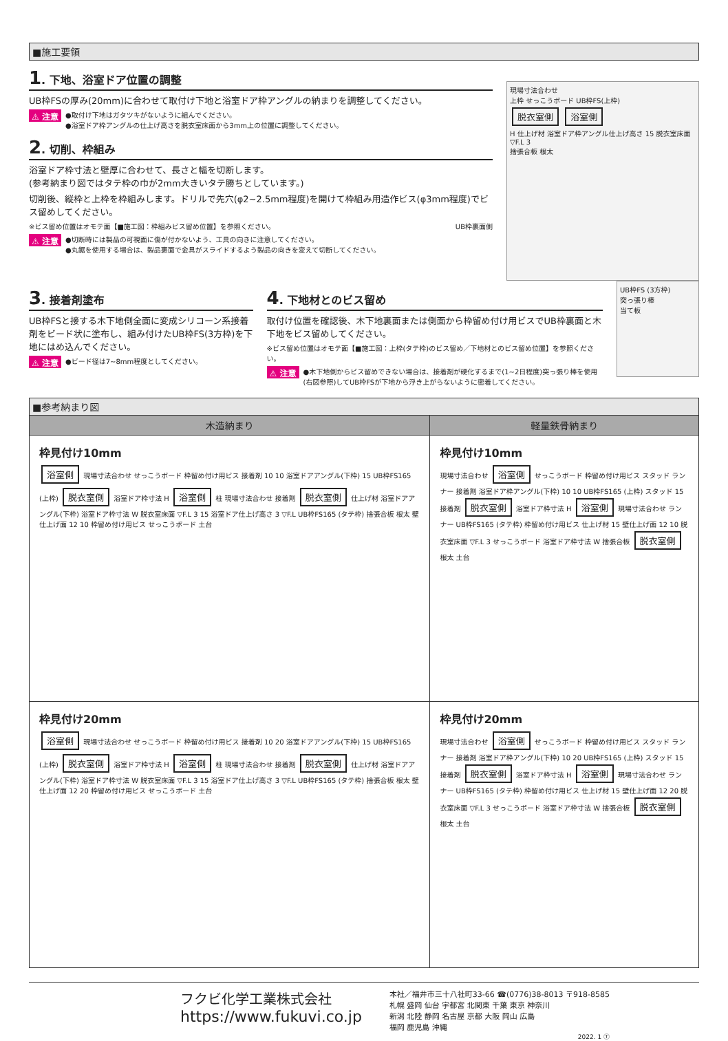■施工要領
1. 下地、浴室ドア位置の調整
UB枠FSの厚み(20mm)に合わせて取付け下地と浴室ドア枠アングルの納まりを調整してください。
⚠ 注意
●取付け下地はガタツキがないように組んでください。
●浴室ドア枠アングルの仕上げ高さを脱衣室床面から3mm上の位置に調整してください。
2. 切削、枠組み
浴室ドア枠寸法と壁厚に合わせて、長さと幅を切断します。
(参考納まり図ではタテ枠の巾が2mm大きいタテ勝ちとしています。)
切削後、縦枠と上枠を枠組みします。ドリルで先穴(φ2~2.5mm程度)を開けて枠組み用造作ビス(φ3mm程度)でビス留めしてください。
※ビス留め位置はオモテ面【■施工図：枠組みビス留め位置】を参照ください。 UB枠裏面側
⚠ 注意
●切断時には製品の可視面に傷が付かないよう、工具の向きに注意してください。
●丸鋸を使用する場合は、製品裏面で金具がスライドするよう製品の向きを変えて切断してください。
現場寸法合わせ
上枠 せっこうボード UB枠FS(上枠)
脱衣室側 浴室側
H 仕上げ材 浴室ドア枠アングル仕上げ高さ 15 脱衣室床面 ▽F.L 3
捨張合板 根太
3. 接着剤塗布
UB枠FSと接する木下地側全面に変成シリコーン系接着剤をビード状に塗布し、組み付けたUB枠FS(3方枠)を下地にはめ込んでください。
⚠ 注意
●ビード径は7~8mm程度としてください。
4. 下地材とのビス留め
取付け位置を確認後、木下地裏面または側面から枠留め付け用ビスでUB枠裏面と木下地をビス留めしてください。
※ビス留め位置はオモテ面【■施工図：上枠(タテ枠)のビス留め／下地材とのビス留め位置】を参照ください。
⚠ 注意
●木下地側からビス留めできない場合は、接着剤が硬化するまで(1~2日程度)突っ張り棒を使用(右図参照)してUB枠FSが下地から浮き上がらないように密着してください。
UB枠FS (3方枠)
突っ張り棒
当て板
■参考納まり図
木造納まり
枠見付け10mm
浴室側 現場寸法合わせ せっこうボード 枠留め付け用ビス 接着剤 10 10 浴室ドアアングル(下枠) 15 UB枠FS165 (上枠) 脱衣室側 浴室ドア枠寸法 H 浴室側 柱 現場寸法合わせ 接着剤 脱衣室側 仕上げ材 浴室ドアアングル(下枠) 浴室ドア枠寸法 W 脱衣室床面 ▽F.L 3 15 浴室ドア仕上げ高さ 3 ▽F.L UB枠FS165 (タテ枠) 捨張合板 根太 壁仕上げ面 12 10 枠留め付け用ビス せっこうボード 土台
枠見付け20mm
浴室側 現場寸法合わせ せっこうボード 枠留め付け用ビス 接着剤 10 20 浴室ドアアングル(下枠) 15 UB枠FS165 (上枠) 脱衣室側 浴室ドア枠寸法 H 浴室側 柱 現場寸法合わせ 接着剤 脱衣室側 仕上げ材 浴室ドアアングル(下枠) 浴室ドア枠寸法 W 脱衣室床面 ▽F.L 3 15 浴室ドア仕上げ高さ 3 ▽F.L UB枠FS165 (タテ枠) 捨張合板 根太 壁仕上げ面 12 20 枠留め付け用ビス せっこうボード 土台
軽量鉄骨納まり
枠見付け10mm
現場寸法合わせ 浴室側 せっこうボード 枠留め付け用ビス スタッド ランナー 接着剤 浴室ドア枠アングル(下枠) 10 10 UB枠FS165 (上枠) スタッド 15 接着剤 脱衣室側 浴室ドア枠寸法 H 浴室側 現場寸法合わせ ランナー UB枠FS165 (タテ枠) 枠留め付け用ビス 仕上げ材 15 壁仕上げ面 12 10 脱衣室床面 ▽F.L 3 せっこうボード 浴室ドア枠寸法 W 捨張合板 脱衣室側 根太 土台
枠見付け20mm
現場寸法合わせ 浴室側 せっこうボード 枠留め付け用ビス スタッド ランナー 接着剤 浴室ドア枠アングル(下枠) 10 20 UB枠FS165 (上枠) スタッド 15 接着剤 脱衣室側 浴室ドア枠寸法 H 浴室側 現場寸法合わせ ランナー UB枠FS165 (タテ枠) 枠留め付け用ビス 仕上げ材 15 壁仕上げ面 12 20 脱衣室床面 ▽F.L 3 せっこうボード 浴室ドア枠寸法 W 捨張合板 脱衣室側 根太 土台
フクビ化学工業株式会社
https://www.fukuvi.co.jp
本社／福井市三十八社町33-66 ☎(0776)38-8013 〒918-8585
札幌 盛岡 仙台 宇都宮 北関東 千葉 東京 神奈川
新潟 北陸 静岡 名古屋 京都 大阪 岡山 広島
福岡 鹿児島 沖縄
2022. 1 Ⓣ